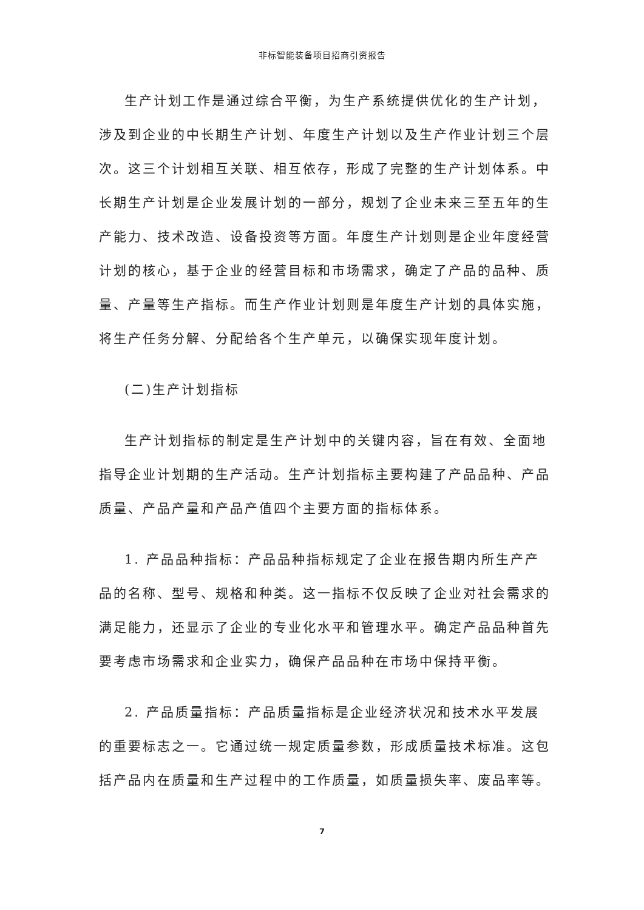非标智能装备项目招商引资报告
生产计划工作是通过综合平衡，为生产系统提供优化的生产计划，涉及到企业的中长期生产计划、年度生产计划以及生产作业计划三个层次。这三个计划相互关联、相互依存，形成了完整的生产计划体系。中长期生产计划是企业发展计划的一部分，规划了企业未来三至五年的生产能力、技术改造、设备投资等方面。年度生产计划则是企业年度经营计划的核心，基于企业的经营目标和市场需求，确定了产品的品种、质量、产量等生产指标。而生产作业计划则是年度生产计划的具体实施，将生产任务分解、分配给各个生产单元，以确保实现年度计划。
(二)生产计划指标
生产计划指标的制定是生产计划中的关键内容，旨在有效、全面地指导企业计划期的生产活动。生产计划指标主要构建了产品品种、产品质量、产品产量和产品产值四个主要方面的指标体系。
1. 产品品种指标：产品品种指标规定了企业在报告期内所生产产品的名称、型号、规格和种类。这一指标不仅反映了企业对社会需求的满足能力，还显示了企业的专业化水平和管理水平。确定产品品种首先要考虑市场需求和企业实力，确保产品品种在市场中保持平衡。
2. 产品质量指标：产品质量指标是企业经济状况和技术水平发展的重要标志之一。它通过统一规定质量参数，形成质量技术标准。这包括产品内在质量和生产过程中的工作质量，如质量损失率、废品率等。
7